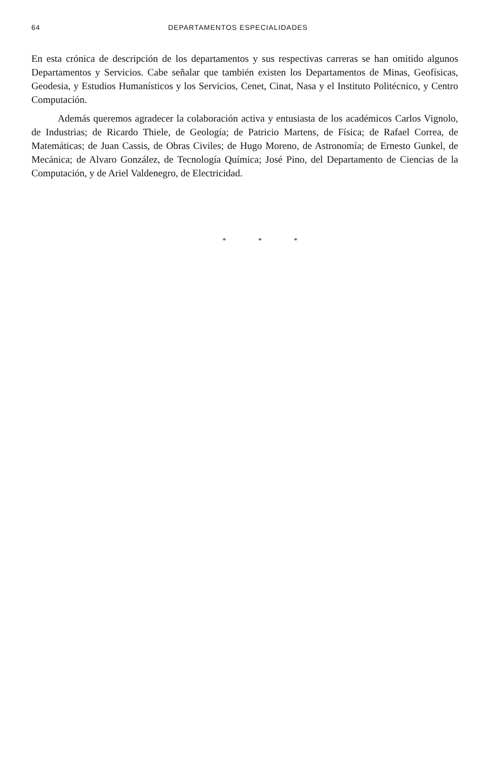64 DEPARTAMENTOS ESPECIALIDADES
En esta crónica de descripción de los departamentos y sus respectivas carreras se han omitido algunos Departamentos y Servicios. Cabe señalar que también existen los Departamentos de Minas, Geofísicas, Geodesia, y Estudios Humanísticos y los Servicios, Cenet, Cinat, Nasa y el Instituto Politécnico, y Centro Computación.
Además queremos agradecer la colaboración activa y entusiasta de los académicos Carlos Vignolo, de Industrias; de Ricardo Thiele, de Geología; de Patricio Martens, de Física; de Rafael Correa, de Matemáticas; de Juan Cassis, de Obras Civiles; de Hugo Moreno, de Astronomía; de Ernesto Gunkel, de Mecánica; de Alvaro González, de Tecnología Química; José Pino, del Departamento de Ciencias de la Computación, y de Ariel Valdenegro, de Electricidad.
* * *